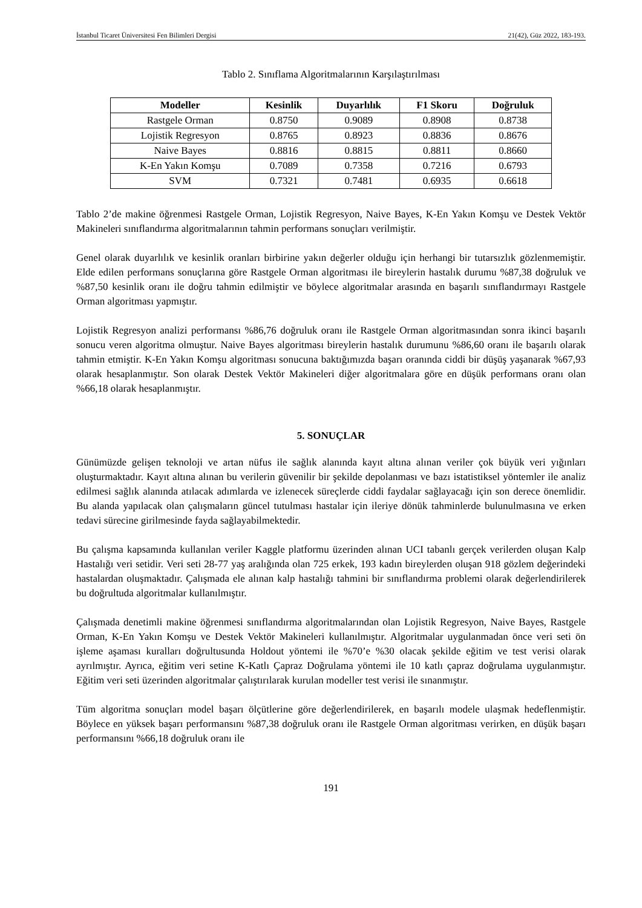İstanbul Ticaret Üniversitesi Fen Bilimleri Dergisi 21(42), Güz 2022, 183-193.
Tablo 2. Sınıflama Algoritmalarının Karşılaştırılması
| Modeller | Kesinlik | Duyarlılık | F1 Skoru | Doğruluk |
| --- | --- | --- | --- | --- |
| Rastgele Orman | 0.8750 | 0.9089 | 0.8908 | 0.8738 |
| Lojistik Regresyon | 0.8765 | 0.8923 | 0.8836 | 0.8676 |
| Naive Bayes | 0.8816 | 0.8815 | 0.8811 | 0.8660 |
| K-En Yakın Komşu | 0.7089 | 0.7358 | 0.7216 | 0.6793 |
| SVM | 0.7321 | 0.7481 | 0.6935 | 0.6618 |
Tablo 2’de makine öğrenmesi Rastgele Orman, Lojistik Regresyon, Naive Bayes, K-En Yakın Komşu ve Destek Vektör Makineleri sınıflandırma algoritmalarının tahmin performans sonuçları verilmiştir.
Genel olarak duyarlılık ve kesinlik oranları birbirine yakın değerler olduğu için herhangi bir tutarsızlık gözlenmemiştir. Elde edilen performans sonuçlarına göre Rastgele Orman algoritması ile bireylerin hastalık durumu %87,38 doğruluk ve %87,50 kesinlik oranı ile doğru tahmin edilmiştir ve böylece algoritmalar arasında en başarılı sınıflandırmayı Rastgele Orman algoritması yapmıştır.
Lojistik Regresyon analizi performansı %86,76 doğruluk oranı ile Rastgele Orman algoritmasından sonra ikinci başarılı sonucu veren algoritma olmuştur. Naive Bayes algoritması bireylerin hastalık durumunu %86,60 oranı ile başarılı olarak tahmin etmiştir. K-En Yakın Komşu algoritması sonucuna baktığımızda başarı oranında ciddi bir düşüş yaşanarak %67,93 olarak hesaplanmıştır. Son olarak Destek Vektör Makineleri diğer algoritmalara göre en düşük performans oranı olan %66,18 olarak hesaplanmıştır.
5. SONUÇLAR
Günümüzde gelişen teknoloji ve artan nüfus ile sağlık alanında kayıt altına alınan veriler çok büyük veri yığınları oluşturmaktadır. Kayıt altına alınan bu verilerin güvenilir bir şekilde depolanması ve bazı istatistiksel yöntemler ile analiz edilmesi sağlık alanında atılacak adımlarda ve izlenecek süreçlerde ciddi faydalar sağlayacağı için son derece önemlidir. Bu alanda yapılacak olan çalışmaların güncel tutulması hastalar için ileriye dönük tahminlerde bulunulmasına ve erken tedavi sürecine girilmesinde fayda sağlayabilmektedir.
Bu çalışma kapsamında kullanılan veriler Kaggle platformu üzerinden alınan UCI tabanlı gerçek verilerden oluşan Kalp Hastalığı veri setidir. Veri seti 28-77 yaş aralığında olan 725 erkek, 193 kadın bireylerden oluşan 918 gözlem değerindeki hastalardan oluşmaktadır. Çalışmada ele alınan kalp hastalığı tahmini bir sınıflandırma problemi olarak değerlendirilerek bu doğrultuda algoritmalar kullanılmıştır.
Çalışmada denetimli makine öğrenmesi sınıflandırma algoritmalarından olan Lojistik Regresyon, Naive Bayes, Rastgele Orman, K-En Yakın Komşu ve Destek Vektör Makineleri kullanılmıştır. Algoritmalar uygulanmadan önce veri seti ön işleme aşaması kuralları doğrultusunda Holdout yöntemi ile %70’e %30 olacak şekilde eğitim ve test verisi olarak ayrılmıştır. Ayrıca, eğitim veri setine K-Katlı Çapraz Doğrulama yöntemi ile 10 katlı çapraz doğrulama uygulanmıştır. Eğitim veri seti üzerinden algoritmalar çalıştırılarak kurulan modeller test verisi ile sınanmıştır.
Tüm algoritma sonuçları model başarı ölçütlerine göre değerlendirilerek, en başarılı modele ulaşmak hedeflenmiştir. Böylece en yüksek başarı performansını %87,38 doğruluk oranı ile Rastgele Orman algoritması verirken, en düşük başarı performansını %66,18 doğruluk oranı ile
191